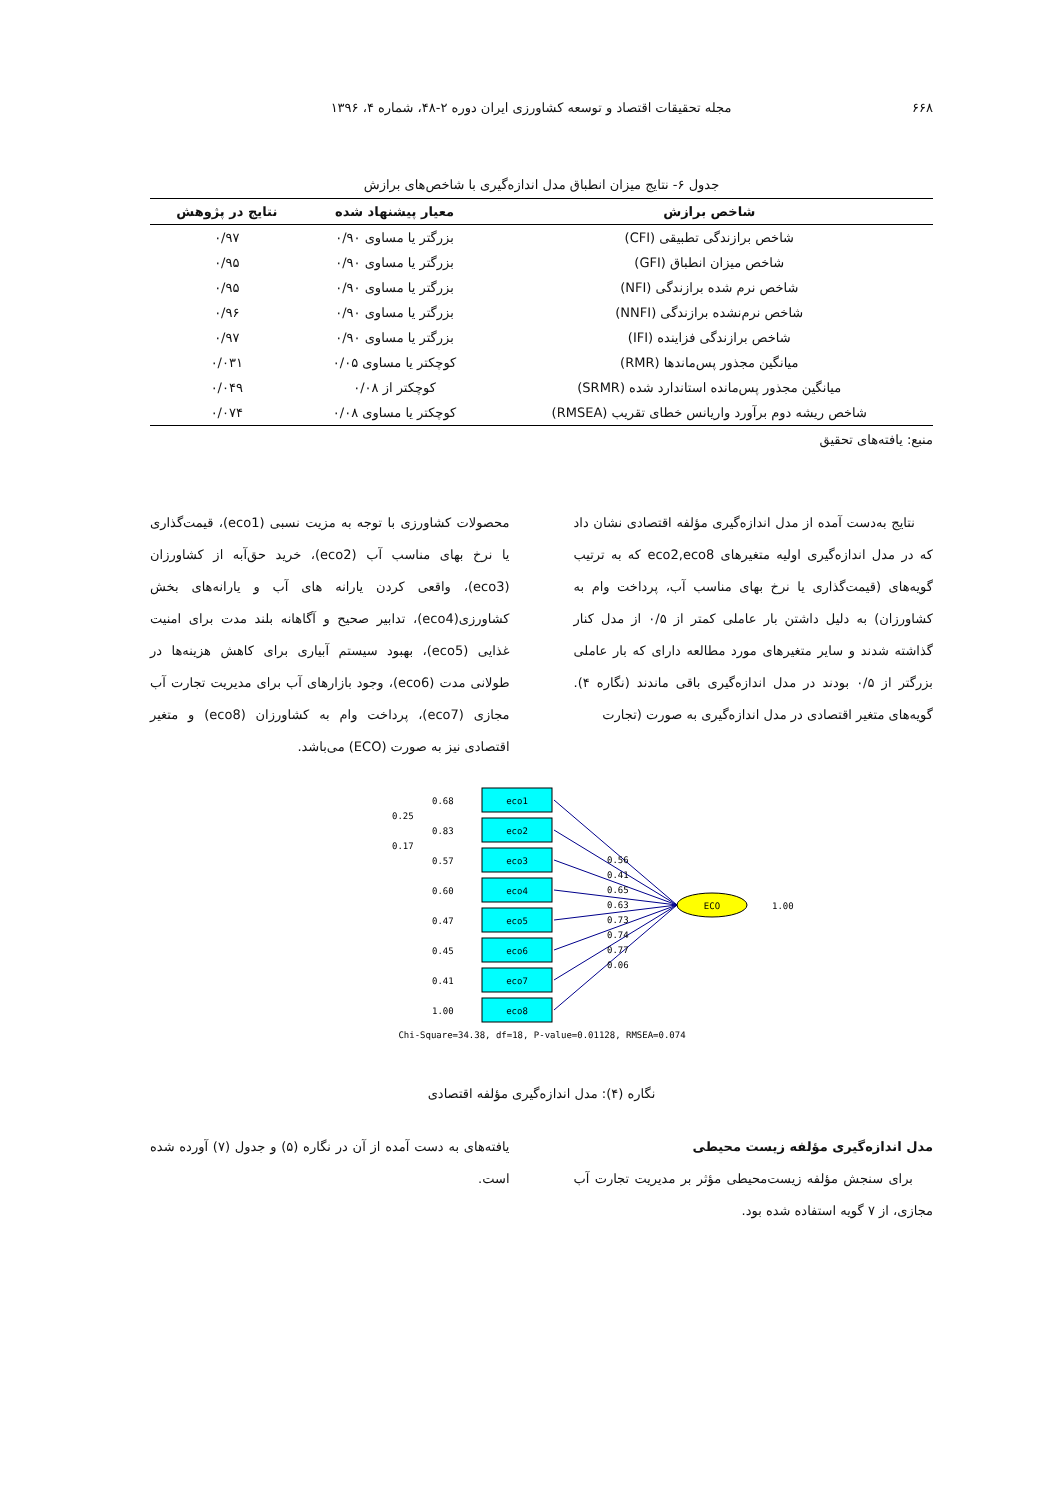۶۶۸ مجله تحقیقات اقتصاد و توسعه کشاورزی ایران دوره ۲-۴۸، شماره ۴، ۱۳۹۶
جدول ۶- نتایج میزان انطباق مدل اندازه‌گیری با شاخص‌های برازش
| شاخص برازش | معیار پیشنهاد شده | نتایج در پژوهش |
| --- | --- | --- |
| شاخص برازندگی تطبیقی (CFI) | بزرگتر یا مساوی ۰/۹۰ | ۰/۹۷ |
| شاخص میزان انطباق (GFI) | بزرگتر یا مساوی ۰/۹۰ | ۰/۹۵ |
| شاخص نرم شده برازندگی (NFI) | بزرگتر یا مساوی ۰/۹۰ | ۰/۹۵ |
| شاخص نرم‌نشده برازندگی (NNFI) | بزرگتر یا مساوی ۰/۹۰ | ۰/۹۶ |
| شاخص برازندگی فزاینده (IFI) | بزرگتر یا مساوی ۰/۹۰ | ۰/۹۷ |
| میانگین مجذور پس‌ماندها (RMR) | کوچکتر یا مساوی ۰/۰۵ | ۰/۰۳۱ |
| میانگین مجذور پس‌مانده استاندارد شده (SRMR) | کوچکتر از ۰/۰۸ | ۰/۰۴۹ |
| شاخص ریشه دوم برآورد واریانس خطای تقریب (RMSEA) | کوچکتر یا مساوی ۰/۰۸ | ۰/۰۷۴ |
منبع: یافته‌های تحقیق
نتایج به‌دست آمده از مدل اندازه‌گیری مؤلفه اقتصادی نشان داد که در مدل اندازه‌گیری اولیه متغیرهای eco2,eco8 که به ترتیب گویه‌های (قیمت‌گذاری یا نرخ بهای مناسب آب، پرداخت وام به کشاورزان) به دلیل داشتن بار عاملی کمتر از ۰/۵ از مدل کنار گذاشته شدند و سایر متغیرهای مورد مطالعه دارای که بار عاملی بزرگتر از ۰/۵ بودند در مدل اندازه‌گیری باقی ماندند (نگاره ۴). گویه‌های متغیر اقتصادی در مدل اندازه‌گیری به صورت (تجارت
محصولات کشاورزی با توجه به مزیت نسبی (eco1)، قیمت‌گذاری یا نرخ بهای مناسب آب (eco2)، خرید حق‌آبه از کشاورزان (eco3)، واقعی کردن یارانه های آب و یارانه‌های بخش کشاورزی(eco4)، تدابیر صحیح و آگاهانه بلند مدت برای امنیت غذایی (eco5)، بهبود سیستم آبیاری برای کاهش هزینه‌ها در طولانی مدت (eco6)، وجود بازارهای آب برای مدیریت تجارت آب مجازی (eco7)، پرداخت وام به کشاورزان (eco8) و متغیر اقتصادی نیز به صورت (ECO) می‌باشد.
eco1
eco2
eco3
eco4
eco5
eco6
eco7
eco8
ECO
1.00
0.56
0.41
0.65
0.63
0.73
0.74
0.77
0.06
0.68
0.25
0.83
0.17
0.57
0.60
0.47
0.45
0.41
1.00
Chi-Square=34.38, df=18, P-value=0.01128, RMSEA=0.074
نگاره (۴): مدل اندازه‌گیری مؤلفه اقتصادی
مدل اندازه‌گیری مؤلفه زیست محیطی
برای سنجش مؤلفه زیست‌محیطی مؤثر بر مدیریت تجارت آب مجازی، از ۷ گویه استفاده شده بود.
یافته‌های به دست آمده از آن در نگاره (۵) و جدول (۷) آورده شده است.